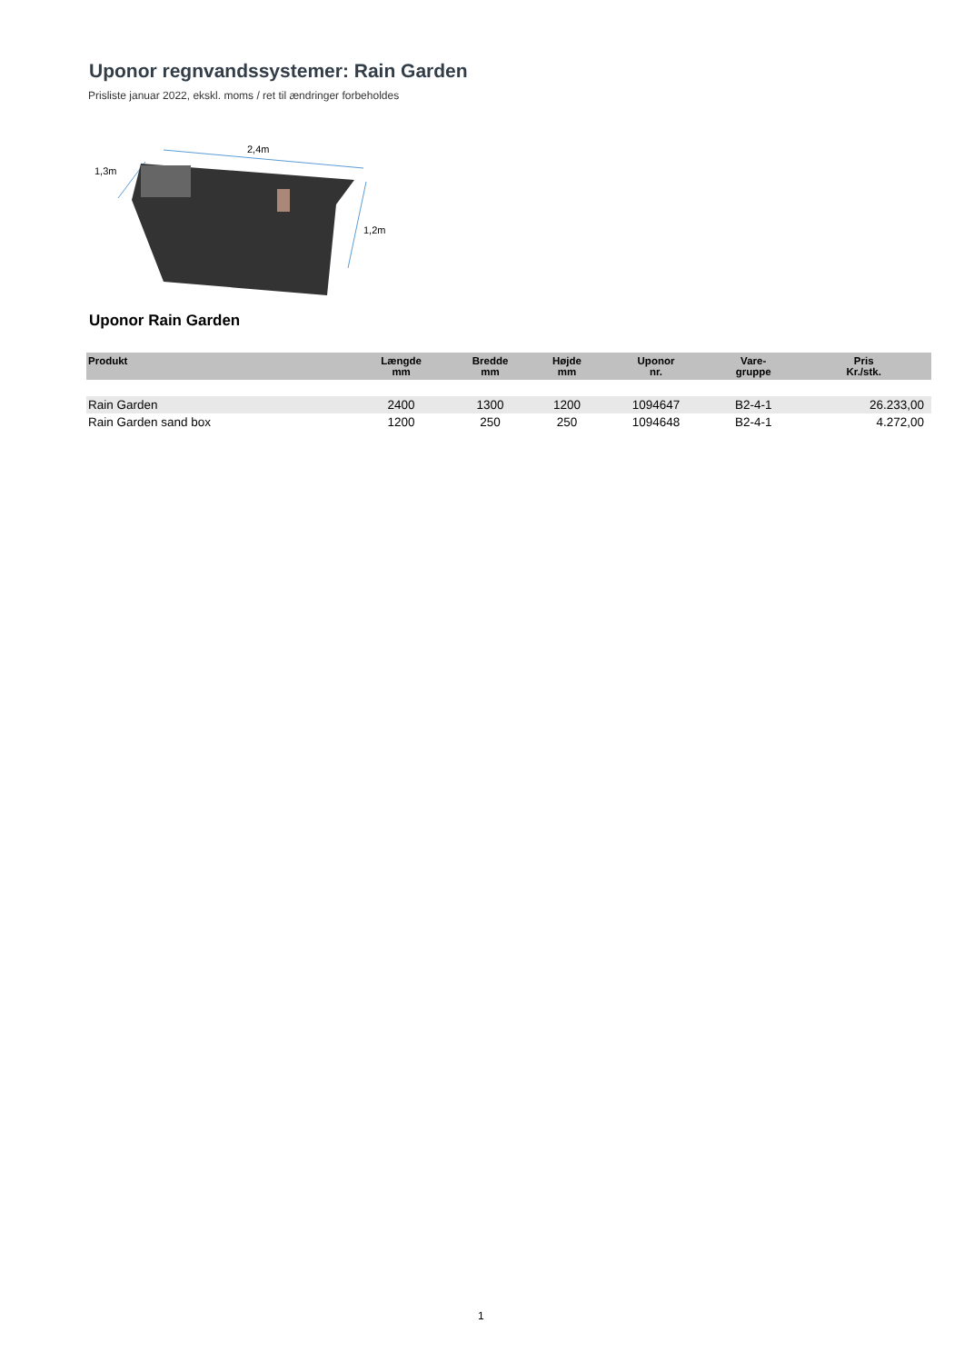Uponor regnvandssystemer: Rain Garden
Prisliste januar 2022, ekskl. moms / ret til ændringer forbeholdes
2,4m
1,3m
1,2m
Uponor Rain Garden
| Produkt | Længde mm | Bredde mm | Højde mm | Uponor nr. | Vare- gruppe | Pris Kr./stk. |
| --- | --- | --- | --- | --- | --- | --- |
| Rain Garden | 2400 | 1300 | 1200 | 1094647 | B2-4-1 | 26.233,00 |
| Rain Garden sand box | 1200 | 250 | 250 | 1094648 | B2-4-1 | 4.272,00 |
1